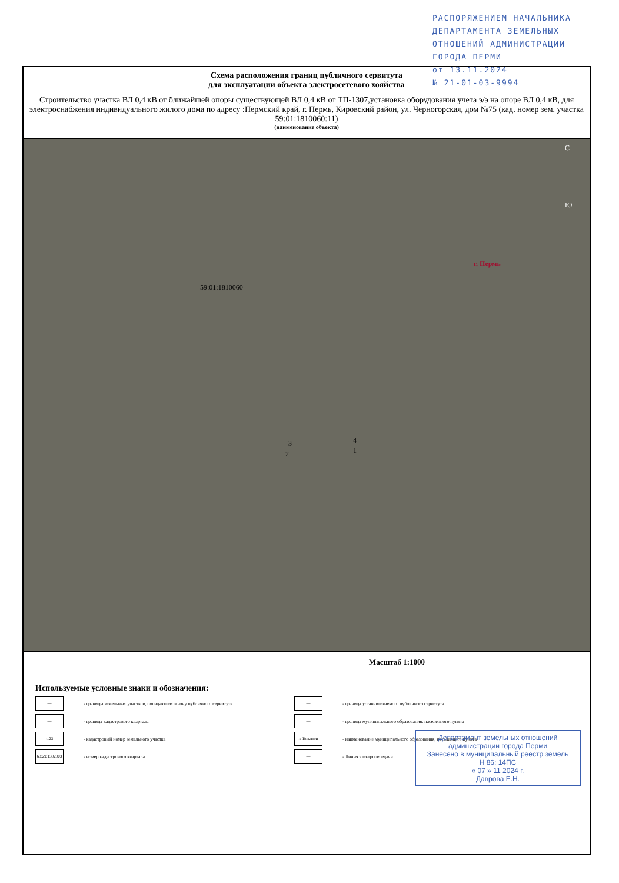РАСПОРЯЖЕНИЕМ НАЧАЛЬНИКА
ДЕПАРТАМЕНТА ЗЕМЕЛЬНЫХ
ОТНОШЕНИЙ АДМИНИСТРАЦИИ
ГОРОДА ПЕРМИ
от 13.11.2024
№ 21-01-03-9994
Схема расположения границ публичного сервитута
для эксплуатации объекта электросетевого хояйства
Строительство участка ВЛ 0,4 кВ от ближайшей опоры существующей ВЛ 0,4 кВ от ТП-1307,установка оборудования учета э/э на опоре ВЛ 0,4 кВ, для электроснабжения индивидуального жилого дома по адресу :Пермский край, г. Пермь, Кировский район, ул. Черногорская, дом №75 (кад. номер зем. участка 59:01:1810060:11)
(наименование объекта)
С
Ю
г. Пермь
59:01:1810060
3 4
2 1
Масштаб 1:1000
Используемые условные знаки и обозначения:
— - границы земельных участков, попадающих в зону публичного сервитута
— - граница кадастрового квартала
:123 - кадастровый номер земельного участка
63:29:1302003 - номер кадастрового квартала
— - граница устанавливаемого публичного сервитута
— - граница муниципального образования, населенного пункта
г. Тольятти - наименование муниципального образования, населенного пункта
— - Линия электропередачи
Департамент земельных отношений
администрации города Перми
Занесено в муниципальный реестр земель
Н 86: 14ПС
« 07 » 11 2024 г.
Даврова Е.Н.